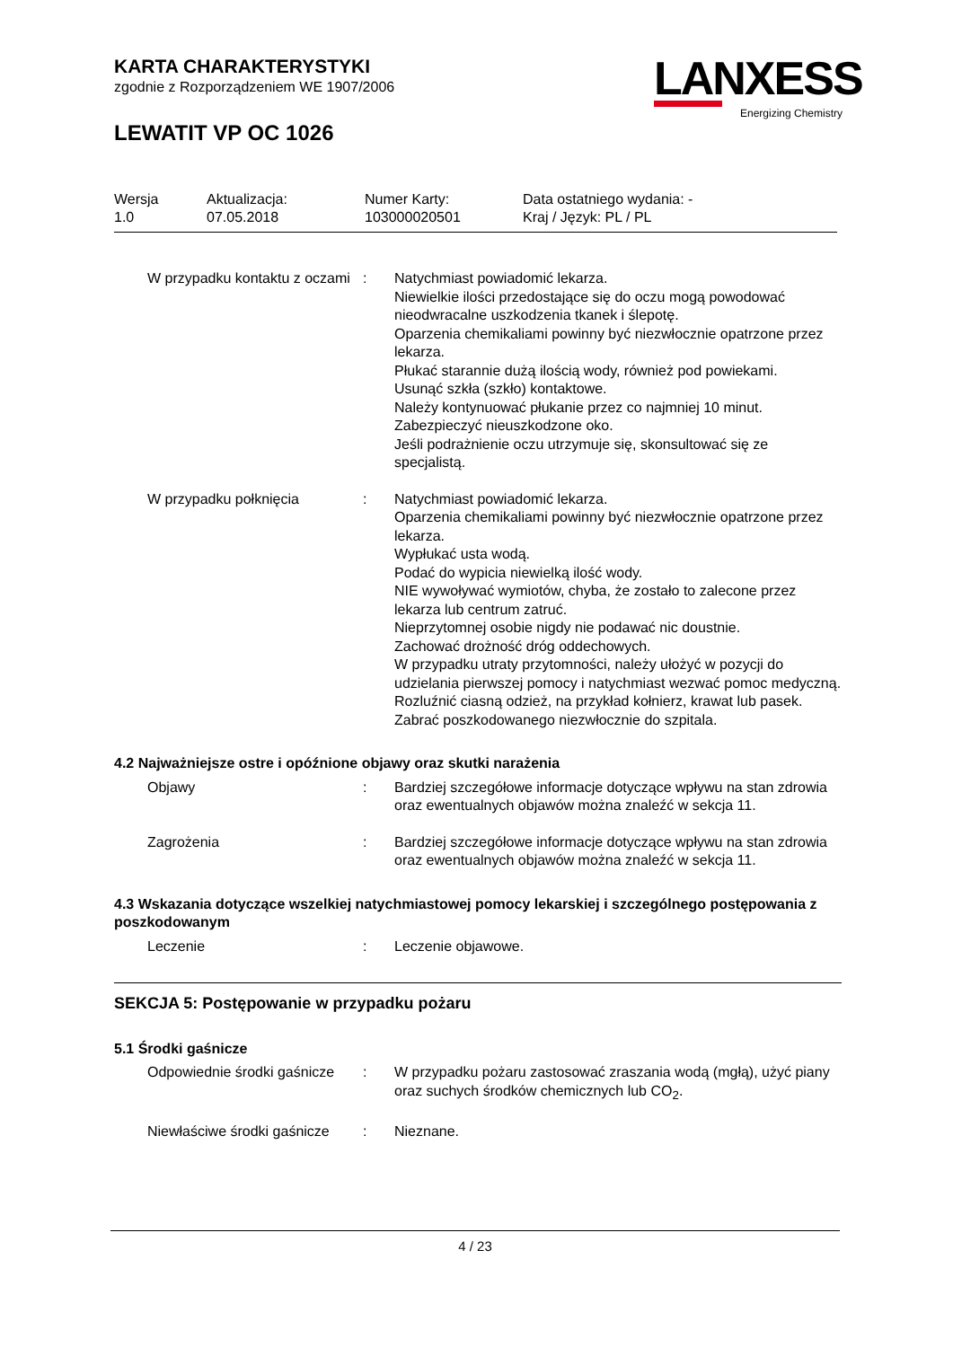KARTA CHARAKTERYSTYKI
zgodnie z Rozporządzeniem WE 1907/2006
LEWATIT VP OC 1026
LANXESS
Energizing Chemistry
| Wersja 1.0 | Aktualizacja: 07.05.2018 | Numer Karty: 103000020501 | Data ostatniego wydania: - Kraj / Język: PL / PL |
| W przypadku kontaktu z oczami | : | Natychmiast powiadomić lekarza. Niewielkie ilości przedostające się do oczu mogą powodować nieodwracalne uszkodzenia tkanek i ślepotę. Oparzenia chemikaliami powinny być niezwłocznie opatrzone przez lekarza. Płukać starannie dużą ilością wody, również pod powiekami. Usunąć szkła (szkło) kontaktowe. Należy kontynuować płukanie przez co najmniej 10 minut. Zabezpieczyć nieuszkodzone oko. Jeśli podrażnienie oczu utrzymuje się, skonsultować się ze specjalistą. |
| W przypadku połknięcia | : | Natychmiast powiadomić lekarza. Oparzenia chemikaliami powinny być niezwłocznie opatrzone przez lekarza. Wypłukać usta wodą. Podać do wypicia niewielką ilość wody. NIE wywoływać wymiotów, chyba, że zostało to zalecone przez lekarza lub centrum zatruć. Nieprzytomnej osobie nigdy nie podawać nic doustnie. Zachować drożność dróg oddechowych. W przypadku utraty przytomności, należy ułożyć w pozycji do udzielania pierwszej pomocy i natychmiast wezwać pomoc medyczną. Rozluźnić ciasną odzież, na przykład kołnierz, krawat lub pasek. Zabrać poszkodowanego niezwłocznie do szpitala. |
4.2 Najważniejsze ostre i opóźnione objawy oraz skutki narażenia
| Objawy | : | Bardziej szczegółowe informacje dotyczące wpływu na stan zdrowia oraz ewentualnych objawów można znaleźć w sekcja 11. |
| Zagrożenia | : | Bardziej szczegółowe informacje dotyczące wpływu na stan zdrowia oraz ewentualnych objawów można znaleźć w sekcja 11. |
4.3 Wskazania dotyczące wszelkiej natychmiastowej pomocy lekarskiej i szczególnego postępowania z poszkodowanym
| Leczenie | : | Leczenie objawowe. |
SEKCJA 5: Postępowanie w przypadku pożaru
5.1 Środki gaśnicze
| Odpowiednie środki gaśnicze | : | W przypadku pożaru zastosować zraszania wodą (mgłą), użyć piany oraz suchych środków chemicznych lub CO<sub>2</sub>. |
| Niewłaściwe środki gaśnicze | : | Nieznane. |
4 / 23